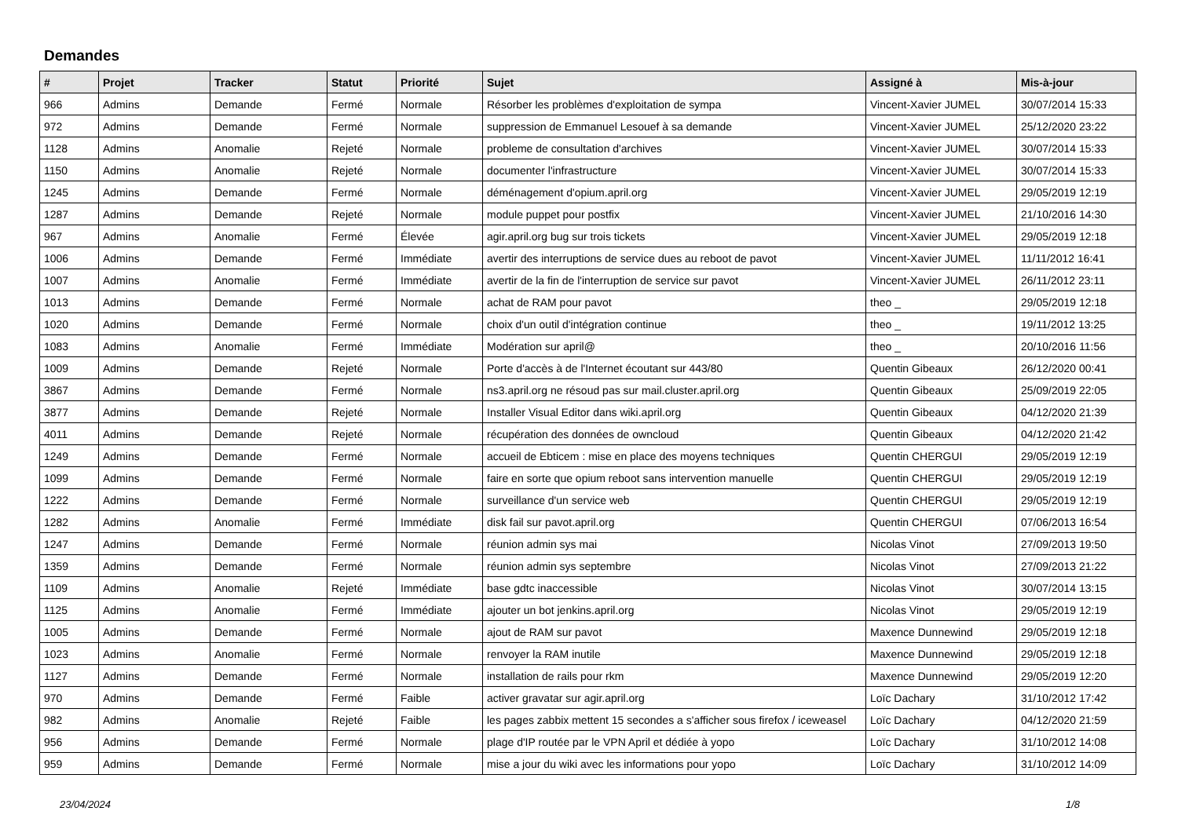Demandes
| # | Projet | Tracker | Statut | Priorité | Sujet | Assigné à | Mis-à-jour |
| --- | --- | --- | --- | --- | --- | --- | --- |
| 966 | Admins | Demande | Fermé | Normale | Résorber les problèmes d'exploitation de sympa | Vincent-Xavier JUMEL | 30/07/2014 15:33 |
| 972 | Admins | Demande | Fermé | Normale | suppression de Emmanuel Lesouef à sa demande | Vincent-Xavier JUMEL | 25/12/2020 23:22 |
| 1128 | Admins | Anomalie | Rejeté | Normale | probleme de consultation d'archives | Vincent-Xavier JUMEL | 30/07/2014 15:33 |
| 1150 | Admins | Anomalie | Rejeté | Normale | documenter l'infrastructure | Vincent-Xavier JUMEL | 30/07/2014 15:33 |
| 1245 | Admins | Demande | Fermé | Normale | déménagement d'opium.april.org | Vincent-Xavier JUMEL | 29/05/2019 12:19 |
| 1287 | Admins | Demande | Rejeté | Normale | module puppet pour postfix | Vincent-Xavier JUMEL | 21/10/2016 14:30 |
| 967 | Admins | Anomalie | Fermé | Élevée | agir.april.org bug sur trois tickets | Vincent-Xavier JUMEL | 29/05/2019 12:18 |
| 1006 | Admins | Demande | Fermé | Immédiate | avertir des interruptions de service dues au reboot de pavot | Vincent-Xavier JUMEL | 11/11/2012 16:41 |
| 1007 | Admins | Anomalie | Fermé | Immédiate | avertir de la fin de l'interruption de service sur pavot | Vincent-Xavier JUMEL | 26/11/2012 23:11 |
| 1013 | Admins | Demande | Fermé | Normale | achat de RAM pour pavot | theo _ | 29/05/2019 12:18 |
| 1020 | Admins | Demande | Fermé | Normale | choix d'un outil d'intégration continue | theo _ | 19/11/2012 13:25 |
| 1083 | Admins | Anomalie | Fermé | Immédiate | Modération sur april@ | theo _ | 20/10/2016 11:56 |
| 1009 | Admins | Demande | Rejeté | Normale | Porte d'accès à de l'Internet écoutant sur 443/80 | Quentin Gibeaux | 26/12/2020 00:41 |
| 3867 | Admins | Demande | Fermé | Normale | ns3.april.org ne résoud pas sur mail.cluster.april.org | Quentin Gibeaux | 25/09/2019 22:05 |
| 3877 | Admins | Demande | Rejeté | Normale | Installer Visual Editor dans wiki.april.org | Quentin Gibeaux | 04/12/2020 21:39 |
| 4011 | Admins | Demande | Rejeté | Normale | récupération des données de owncloud | Quentin Gibeaux | 04/12/2020 21:42 |
| 1249 | Admins | Demande | Fermé | Normale | accueil de Ebticem : mise en place des moyens techniques | Quentin CHERGUI | 29/05/2019 12:19 |
| 1099 | Admins | Demande | Fermé | Normale | faire en sorte que opium reboot sans intervention manuelle | Quentin CHERGUI | 29/05/2019 12:19 |
| 1222 | Admins | Demande | Fermé | Normale | surveillance d'un service web | Quentin CHERGUI | 29/05/2019 12:19 |
| 1282 | Admins | Anomalie | Fermé | Immédiate | disk fail sur pavot.april.org | Quentin CHERGUI | 07/06/2013 16:54 |
| 1247 | Admins | Demande | Fermé | Normale | réunion admin sys mai | Nicolas Vinot | 27/09/2013 19:50 |
| 1359 | Admins | Demande | Fermé | Normale | réunion admin sys septembre | Nicolas Vinot | 27/09/2013 21:22 |
| 1109 | Admins | Anomalie | Rejeté | Immédiate | base gdtc inaccessible | Nicolas Vinot | 30/07/2014 13:15 |
| 1125 | Admins | Anomalie | Fermé | Immédiate | ajouter un bot jenkins.april.org | Nicolas Vinot | 29/05/2019 12:19 |
| 1005 | Admins | Demande | Fermé | Normale | ajout de RAM sur pavot | Maxence Dunnewind | 29/05/2019 12:18 |
| 1023 | Admins | Anomalie | Fermé | Normale | renvoyer la RAM inutile | Maxence Dunnewind | 29/05/2019 12:18 |
| 1127 | Admins | Demande | Fermé | Normale | installation de rails pour rkm | Maxence Dunnewind | 29/05/2019 12:20 |
| 970 | Admins | Demande | Fermé | Faible | activer gravatar sur agir.april.org | Loïc Dachary | 31/10/2012 17:42 |
| 982 | Admins | Anomalie | Rejeté | Faible | les pages zabbix mettent 15 secondes a s'afficher sous firefox / iceweasel | Loïc Dachary | 04/12/2020 21:59 |
| 956 | Admins | Demande | Fermé | Normale | plage d'IP routée par le VPN April et dédiée à yopo | Loïc Dachary | 31/10/2012 14:08 |
| 959 | Admins | Demande | Fermé | Normale | mise a jour du wiki avec les informations pour yopo | Loïc Dachary | 31/10/2012 14:09 |
23/04/2024 1/8